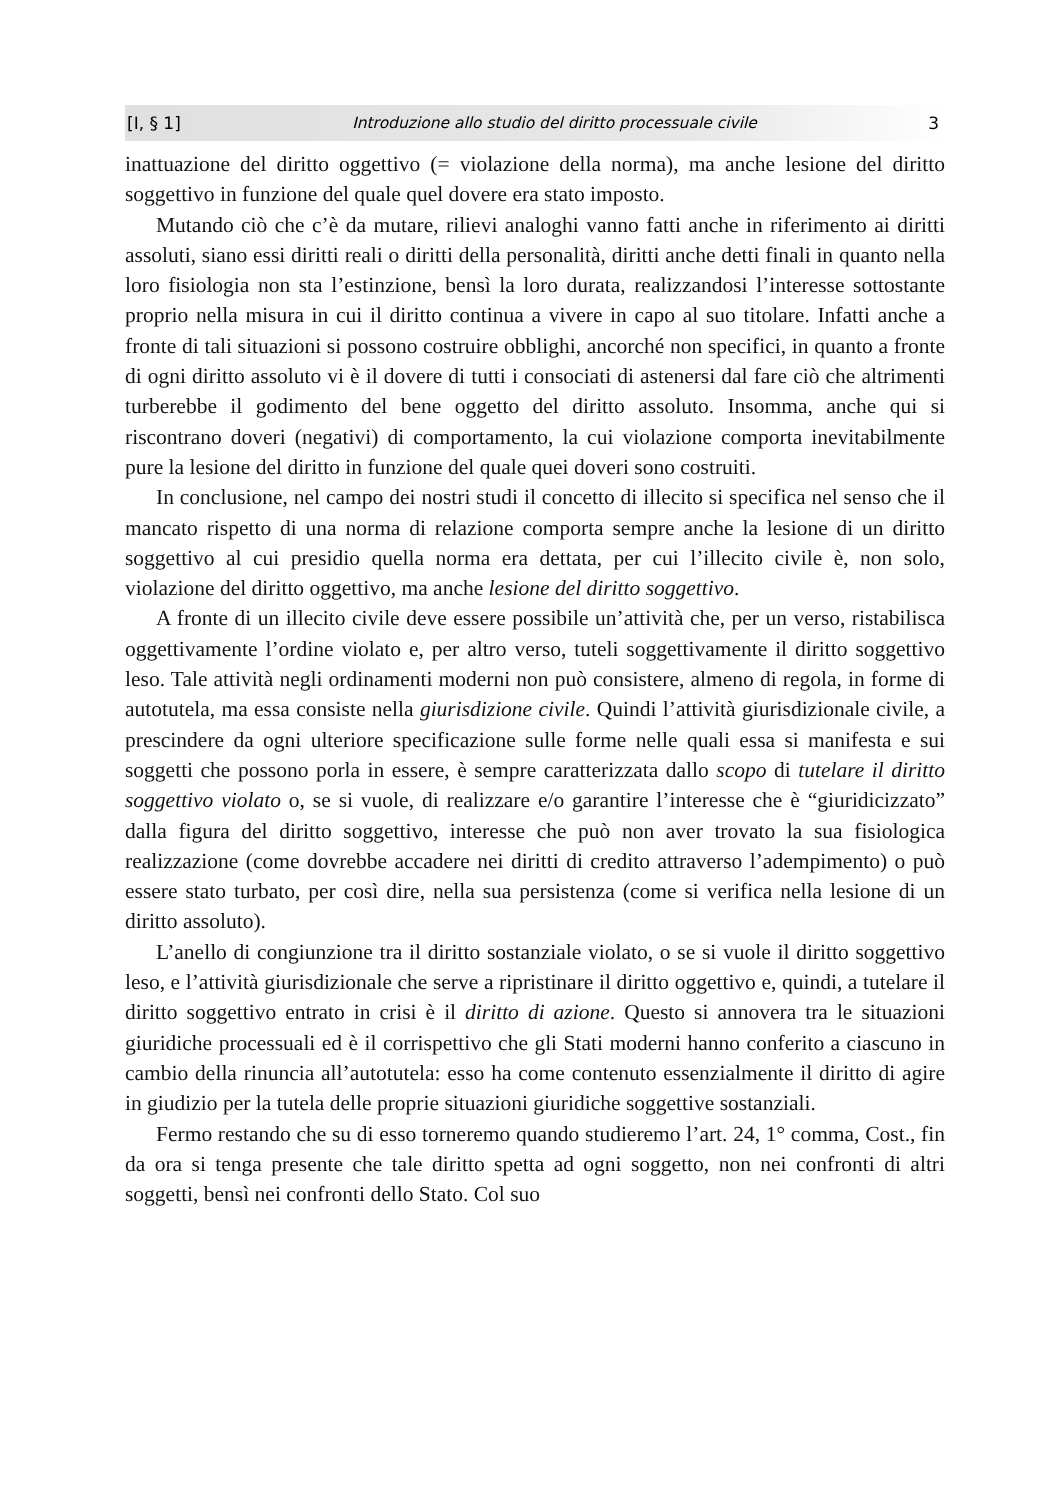[I, § 1] Introduzione allo studio del diritto processuale civile 3
inattuazione del diritto oggettivo (= violazione della norma), ma anche lesione del diritto soggettivo in funzione del quale quel dovere era stato imposto.
Mutando ciò che c’è da mutare, rilievi analoghi vanno fatti anche in riferimento ai diritti assoluti, siano essi diritti reali o diritti della personalità, diritti anche detti finali in quanto nella loro fisiologia non sta l’estinzione, bensì la loro durata, realizzandosi l’interesse sottostante proprio nella misura in cui il diritto continua a vivere in capo al suo titolare. Infatti anche a fronte di tali situazioni si possono costruire obblighi, ancorché non specifici, in quanto a fronte di ogni diritto assoluto vi è il dovere di tutti i consociati di astenersi dal fare ciò che altrimenti turberebbe il godimento del bene oggetto del diritto assoluto. Insomma, anche qui si riscontrano doveri (negativi) di comportamento, la cui violazione comporta inevitabilmente pure la lesione del diritto in funzione del quale quei doveri sono costruiti.
In conclusione, nel campo dei nostri studi il concetto di illecito si specifica nel senso che il mancato rispetto di una norma di relazione comporta sempre anche la lesione di un diritto soggettivo al cui presidio quella norma era dettata, per cui l’illecito civile è, non solo, violazione del diritto oggettivo, ma anche lesione del diritto soggettivo.
A fronte di un illecito civile deve essere possibile un’attività che, per un verso, ristabilisca oggettivamente l’ordine violato e, per altro verso, tuteli soggettivamente il diritto soggettivo leso. Tale attività negli ordinamenti moderni non può consistere, almeno di regola, in forme di autotutela, ma essa consiste nella giurisdizione civile. Quindi l’attività giurisdizionale civile, a prescindere da ogni ulteriore specificazione sulle forme nelle quali essa si manifesta e sui soggetti che possono porla in essere, è sempre caratterizzata dallo scopo di tutelare il diritto soggettivo violato o, se si vuole, di realizzare e/o garantire l’interesse che è “giuridicizzato” dalla figura del diritto soggettivo, interesse che può non aver trovato la sua fisiologica realizzazione (come dovrebbe accadere nei diritti di credito attraverso l’adempimento) o può essere stato turbato, per così dire, nella sua persistenza (come si verifica nella lesione di un diritto assoluto).
L’anello di congiunzione tra il diritto sostanziale violato, o se si vuole il diritto soggettivo leso, e l’attività giurisdizionale che serve a ripristinare il diritto oggettivo e, quindi, a tutelare il diritto soggettivo entrato in crisi è il diritto di azione. Questo si annovera tra le situazioni giuridiche processuali ed è il corrispettivo che gli Stati moderni hanno conferito a ciascuno in cambio della rinuncia all’autotutela: esso ha come contenuto essenzialmente il diritto di agire in giudizio per la tutela delle proprie situazioni giuridiche soggettive sostanziali.
Fermo restando che su di esso torneremo quando studieremo l’art. 24, 1° comma, Cost., fin da ora si tenga presente che tale diritto spetta ad ogni soggetto, non nei confronti di altri soggetti, bensì nei confronti dello Stato. Col suo